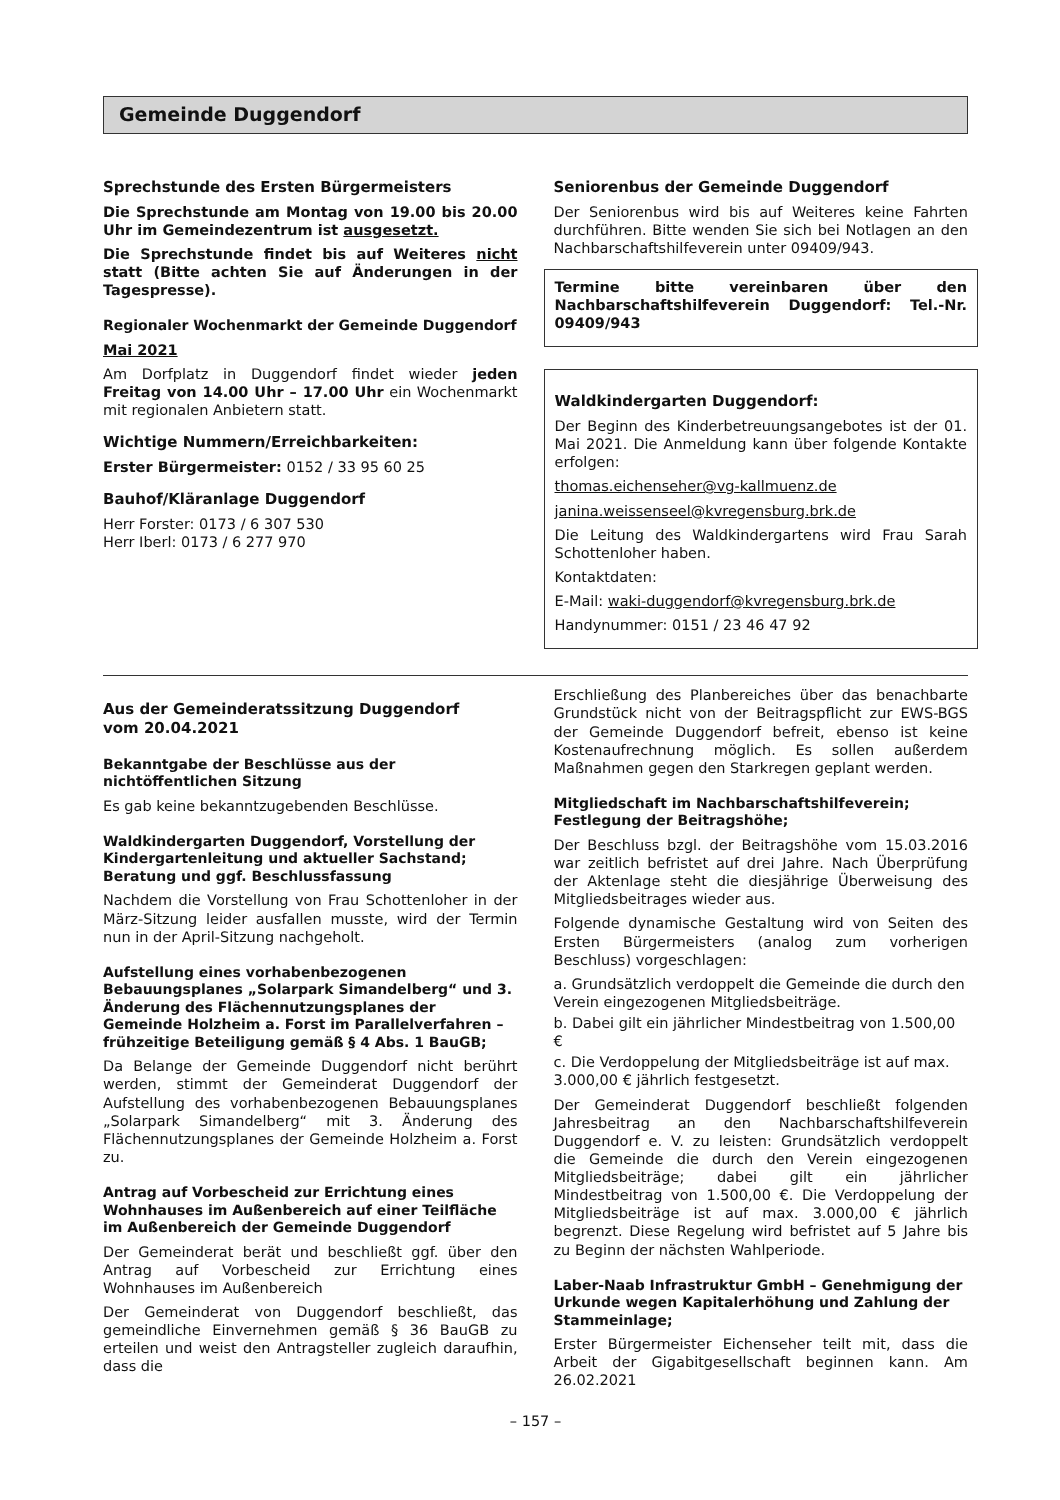Gemeinde Duggendorf
Sprechstunde des Ersten Bürgermeisters
Die Sprechstunde am Montag von 19.00 bis 20.00 Uhr im Gemeindezentrum ist ausgesetzt.
Die Sprechstunde findet bis auf Weiteres nicht statt (Bitte achten Sie auf Änderungen in der Tagespresse).
Regionaler Wochenmarkt der Gemeinde Duggendorf
Mai 2021
Am Dorfplatz in Duggendorf findet wieder jeden Freitag von 14.00 Uhr – 17.00 Uhr ein Wochenmarkt mit regionalen Anbietern statt.
Wichtige Nummern/Erreichbarkeiten:
Erster Bürgermeister: 0152 / 33 95 60 25
Bauhof/Kläranlage Duggendorf
Herr Forster: 0173 / 6 307 530
Herr Iberl: 0173 / 6 277 970
Seniorenbus der Gemeinde Duggendorf
Der Seniorenbus wird bis auf Weiteres keine Fahrten durchführen. Bitte wenden Sie sich bei Notlagen an den Nachbarschaftshilfeverein unter 09409/943.
Termine bitte vereinbaren über den Nachbarschaftshilfeverein Duggendorf: Tel.-Nr. 09409/943
Waldkindergarten Duggendorf:
Der Beginn des Kinderbetreuungsangebotes ist der 01. Mai 2021. Die Anmeldung kann über folgende Kontakte erfolgen:
thomas.eichenseher@vg-kallmuenz.de
janina.weissenseel@kvregensburg.brk.de
Die Leitung des Waldkindergartens wird Frau Sarah Schottenloher haben.
Kontaktdaten:
E-Mail: waki-duggendorf@kvregensburg.brk.de
Handynummer: 0151 / 23 46 47 92
Aus der Gemeinderatssitzung Duggendorf
vom 20.04.2021
Bekanntgabe der Beschlüsse aus der nichtöffentlichen Sitzung
Es gab keine bekanntzugebenden Beschlüsse.
Waldkindergarten Duggendorf, Vorstellung der Kindergartenleitung und aktueller Sachstand; Beratung und ggf. Beschlussfassung
Nachdem die Vorstellung von Frau Schottenloher in der März-Sitzung leider ausfallen musste, wird der Termin nun in der April-Sitzung nachgeholt.
Aufstellung eines vorhabenbezogenen Bebauungsplanes „Solarpark Simandelberg“ und 3. Änderung des Flächennutzungsplanes der Gemeinde Holzheim a. Forst im Parallelverfahren – frühzeitige Beteiligung gemäß § 4 Abs. 1 BauGB;
Da Belange der Gemeinde Duggendorf nicht berührt werden, stimmt der Gemeinderat Duggendorf der Aufstellung des vorhabenbezogenen Bebauungsplanes „Solarpark Simandelberg“ mit 3. Änderung des Flächennutzungsplanes der Gemeinde Holzheim a. Forst zu.
Antrag auf Vorbescheid zur Errichtung eines Wohnhauses im Außenbereich auf einer Teilfläche im Außenbereich der Gemeinde Duggendorf
Der Gemeinderat berät und beschließt ggf. über den Antrag auf Vorbescheid zur Errichtung eines Wohnhauses im Außenbereich
Der Gemeinderat von Duggendorf beschließt, das gemeindliche Einvernehmen gemäß § 36 BauGB zu erteilen und weist den Antragsteller zugleich daraufhin, dass die
Erschließung des Planbereiches über das benachbarte Grundstück nicht von der Beitragspflicht zur EWS-BGS der Gemeinde Duggendorf befreit, ebenso ist keine Kostenaufrechnung möglich. Es sollen außerdem Maßnahmen gegen den Starkregen geplant werden.
Mitgliedschaft im Nachbarschaftshilfeverein; Festlegung der Beitragshöhe;
Der Beschluss bzgl. der Beitragshöhe vom 15.03.2016 war zeitlich befristet auf drei Jahre. Nach Überprüfung der Aktenlage steht die diesjährige Überweisung des Mitgliedsbeitrages wieder aus.
Folgende dynamische Gestaltung wird von Seiten des Ersten Bürgermeisters (analog zum vorherigen Beschluss) vorgeschlagen:
a. Grundsätzlich verdoppelt die Gemeinde die durch den Verein eingezogenen Mitgliedsbeiträge.
b. Dabei gilt ein jährlicher Mindestbeitrag von 1.500,00 €
c. Die Verdoppelung der Mitgliedsbeiträge ist auf max. 3.000,00 € jährlich festgesetzt.
Der Gemeinderat Duggendorf beschließt folgenden Jahresbeitrag an den Nachbarschaftshilfeverein Duggendorf e. V. zu leisten: Grundsätzlich verdoppelt die Gemeinde die durch den Verein eingezogenen Mitgliedsbeiträge; dabei gilt ein jährlicher Mindestbeitrag von 1.500,00 €. Die Verdoppelung der Mitgliedsbeiträge ist auf max. 3.000,00 € jährlich begrenzt. Diese Regelung wird befristet auf 5 Jahre bis zu Beginn der nächsten Wahlperiode.
Laber-Naab Infrastruktur GmbH – Genehmigung der Urkunde wegen Kapitalerhöhung und Zahlung der Stammeinlage;
Erster Bürgermeister Eichenseher teilt mit, dass die Arbeit der Gigabitgesellschaft beginnen kann. Am 26.02.2021
– 157 –